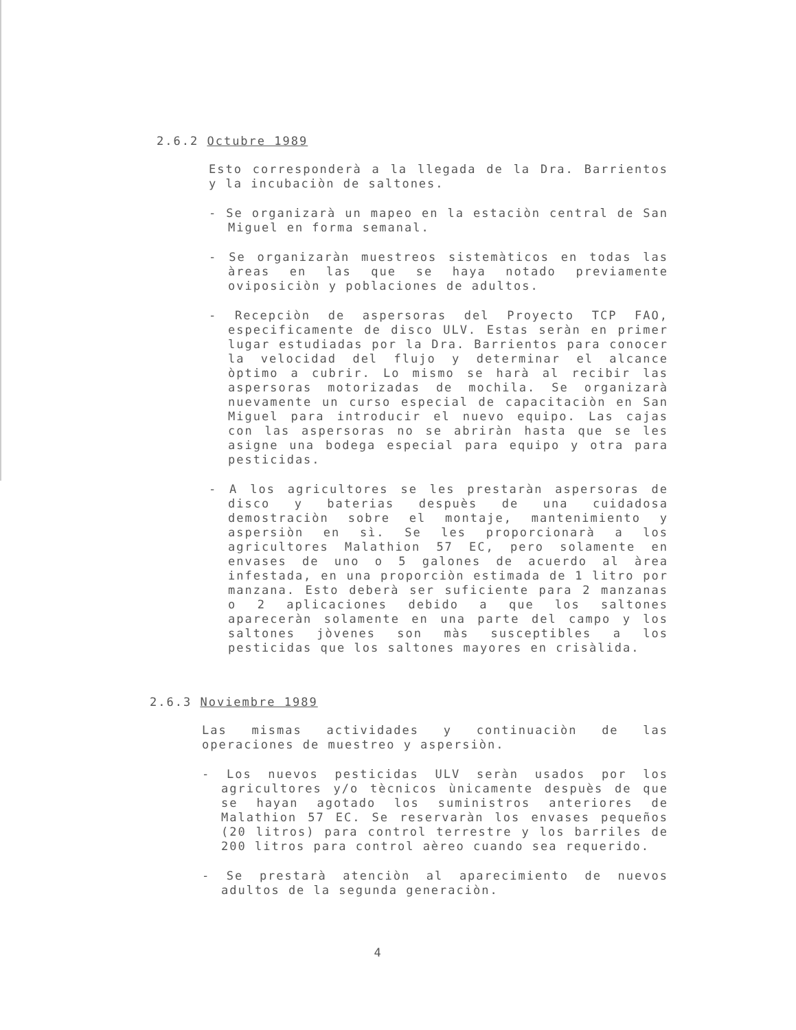2.6.2 Octubre 1989
Esto corresponderà a la llegada de la Dra. Barrientos y la incubaciòn de saltones.
- Se organizarà un mapeo en la estaciòn central de San Miguel en forma semanal.
- Se organizaràn muestreos sistemàticos en todas las àreas en las que se haya notado previamente oviposiciòn y poblaciones de adultos.
- Recepciòn de aspersoras del Proyecto TCP FAO, especificamente de disco ULV. Estas seràn en primer lugar estudiadas por la Dra. Barrientos para conocer la velocidad del flujo y determinar el alcance òptimo a cubrir. Lo mismo se harà al recibir las aspersoras motorizadas de mochila. Se organizarà nuevamente un curso especial de capacitaciòn en San Miguel para introducir el nuevo equipo. Las cajas con las aspersoras no se abriràn hasta que se les asigne una bodega especial para equipo y otra para pesticidas.
- A los agricultores se les prestaràn aspersoras de disco y baterias despuès de una cuidadosa demostraciòn sobre el montaje, mantenimiento y aspersiòn en sì. Se les proporcionarà a los agricultores Malathion 57 EC, pero solamente en envases de uno o 5 galones de acuerdo al àrea infestada, en una proporciòn estimada de 1 litro por manzana. Esto deberà ser suficiente para 2 manzanas o 2 aplicaciones debido a que los saltones apareceràn solamente en una parte del campo y los saltones jòvenes son màs susceptibles a los pesticidas que los saltones mayores en crisàlida.
2.6.3 Noviembre 1989
Las mismas actividades y continuaciòn de las operaciones de muestreo y aspersiòn.
- Los nuevos pesticidas ULV seràn usados por los agricultores y/o tècnicos ùnicamente despuès de que se hayan agotado los suministros anteriores de Malathion 57 EC. Se reservaràn los envases pequeños (20 litros) para control terrestre y los barriles de 200 litros para control aèreo cuando sea requerido.
- Se prestarà atenciòn al aparecimiento de nuevos adultos de la segunda generaciòn.
4